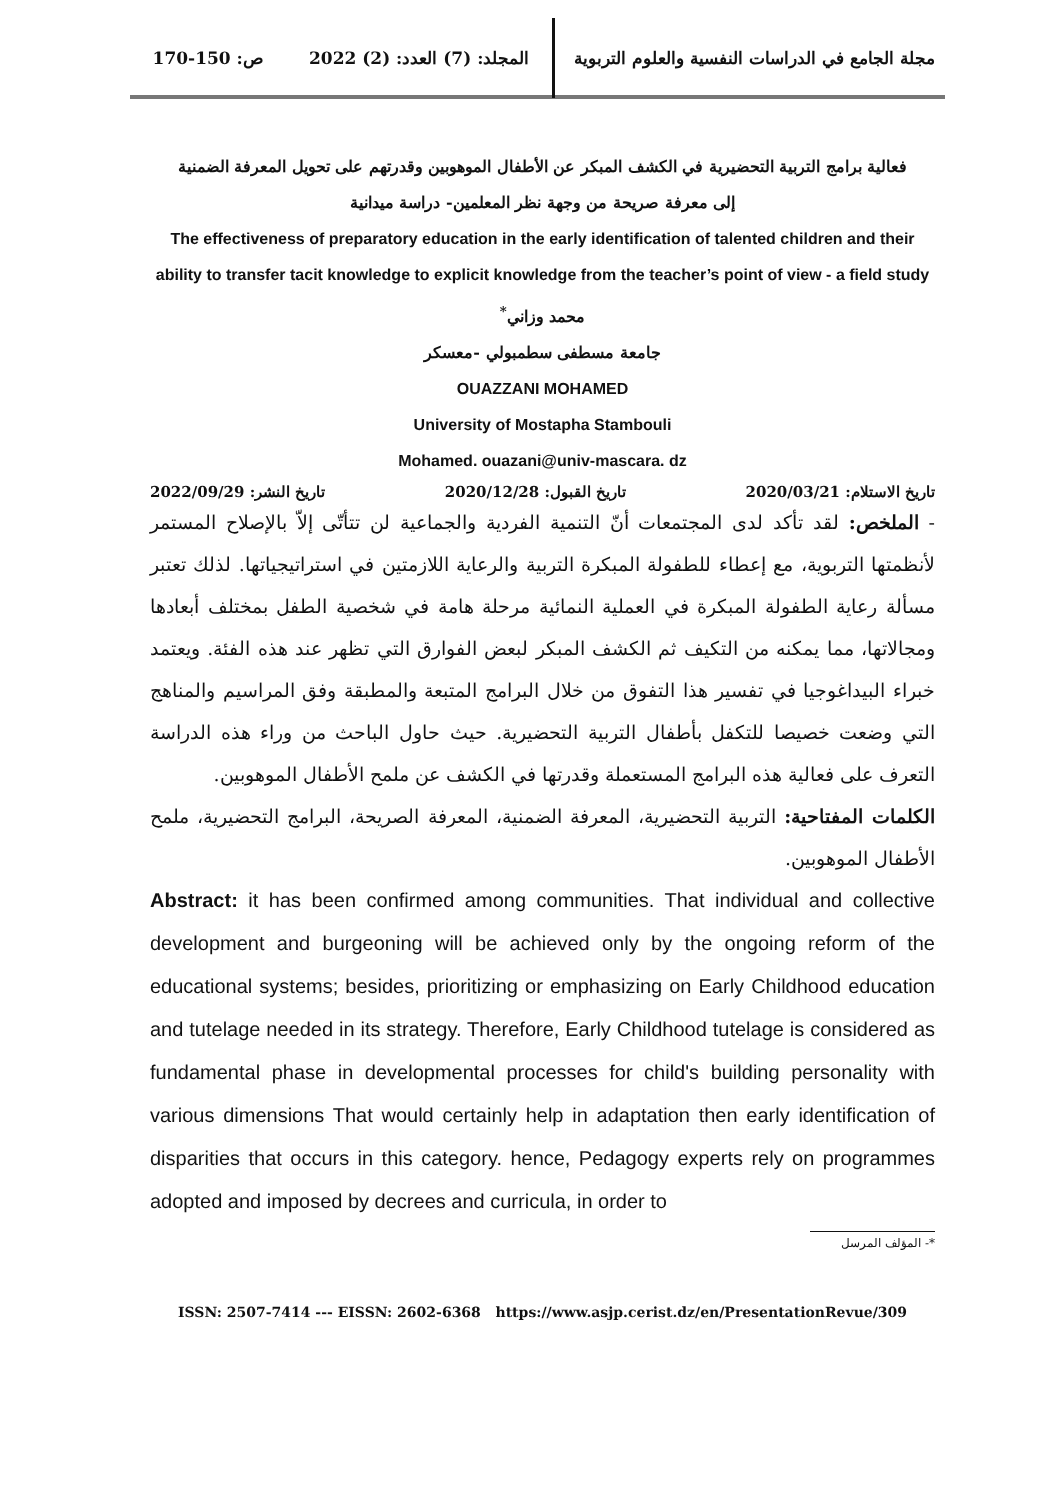مجلة الجامع في الدراسات النفسية والعلوم التربوية
المجلد: (7) العدد: (2) 2022 ص: 150-170
فعالية برامج التربية التحضيرية في الكشف المبكر عن الأطفال الموهوبين وقدرتهم على تحويل المعرفة الضمنية
إلى معرفة صريحة من وجهة نظر المعلمين- دراسة ميدانية
The effectiveness of preparatory education in the early identification of talented children and their ability to transfer tacit knowledge to explicit knowledge from the teacher’s point of view - a field study
محمد وزاني<sup>*</sup>
جامعة مسطفى سطمبولي -معسكر
OUAZZANI MOHAMED
University of Mostapha Stambouli
Mohamed. ouazani@univ-mascara. dz
تاريخ الاستلام: 2020/03/21 تاريخ القبول: 2020/12/28 تاريخ النشر: 2022/09/29
- الملخص: لقد تأكد لدى المجتمعات أنّ التنمية الفردية والجماعية لن تتأتّى إلاّ بالإصلاح المستمر لأنظمتها التربوية، مع إعطاء للطفولة المبكرة التربية والرعاية اللازمتين في استراتيجياتها. لذلك تعتبر مسألة رعاية الطفولة المبكرة في العملية النمائية مرحلة هامة في شخصية الطفل بمختلف أبعادها ومجالاتها، مما يمكنه من التكيف ثم الكشف المبكر لبعض الفوارق التي تظهر عند هذه الفئة. ويعتمد خبراء البيداغوجيا في تفسير هذا التفوق من خلال البرامج المتبعة والمطبقة وفق المراسيم والمناهج التي وضعت خصيصا للتكفل بأطفال التربية التحضيرية. حيث حاول الباحث من وراء هذه الدراسة التعرف على فعالية هذه البرامج المستعملة وقدرتها في الكشف عن ملمح الأطفال الموهوبين.
الكلمات المفتاحية: التربية التحضيرية، المعرفة الضمنية، المعرفة الصريحة، البرامج التحضيرية، ملمح الأطفال الموهوبين.
Abstract: it has been confirmed among communities. That individual and collective development and burgeoning will be achieved only by the ongoing reform of the educational systems; besides, prioritizing or emphasizing on Early Childhood education and tutelage needed in its strategy. Therefore, Early Childhood tutelage is considered as fundamental phase in developmental processes for child's building personality with various dimensions That would certainly help in adaptation then early identification of disparities that occurs in this category. hence, Pedagogy experts rely on programmes adopted and imposed by decrees and curricula, in order to
*- المؤلف المرسل
ISSN: 2507-7414 --- EISSN: 2602-6368 https://www.asjp.cerist.dz/en/PresentationRevue/309